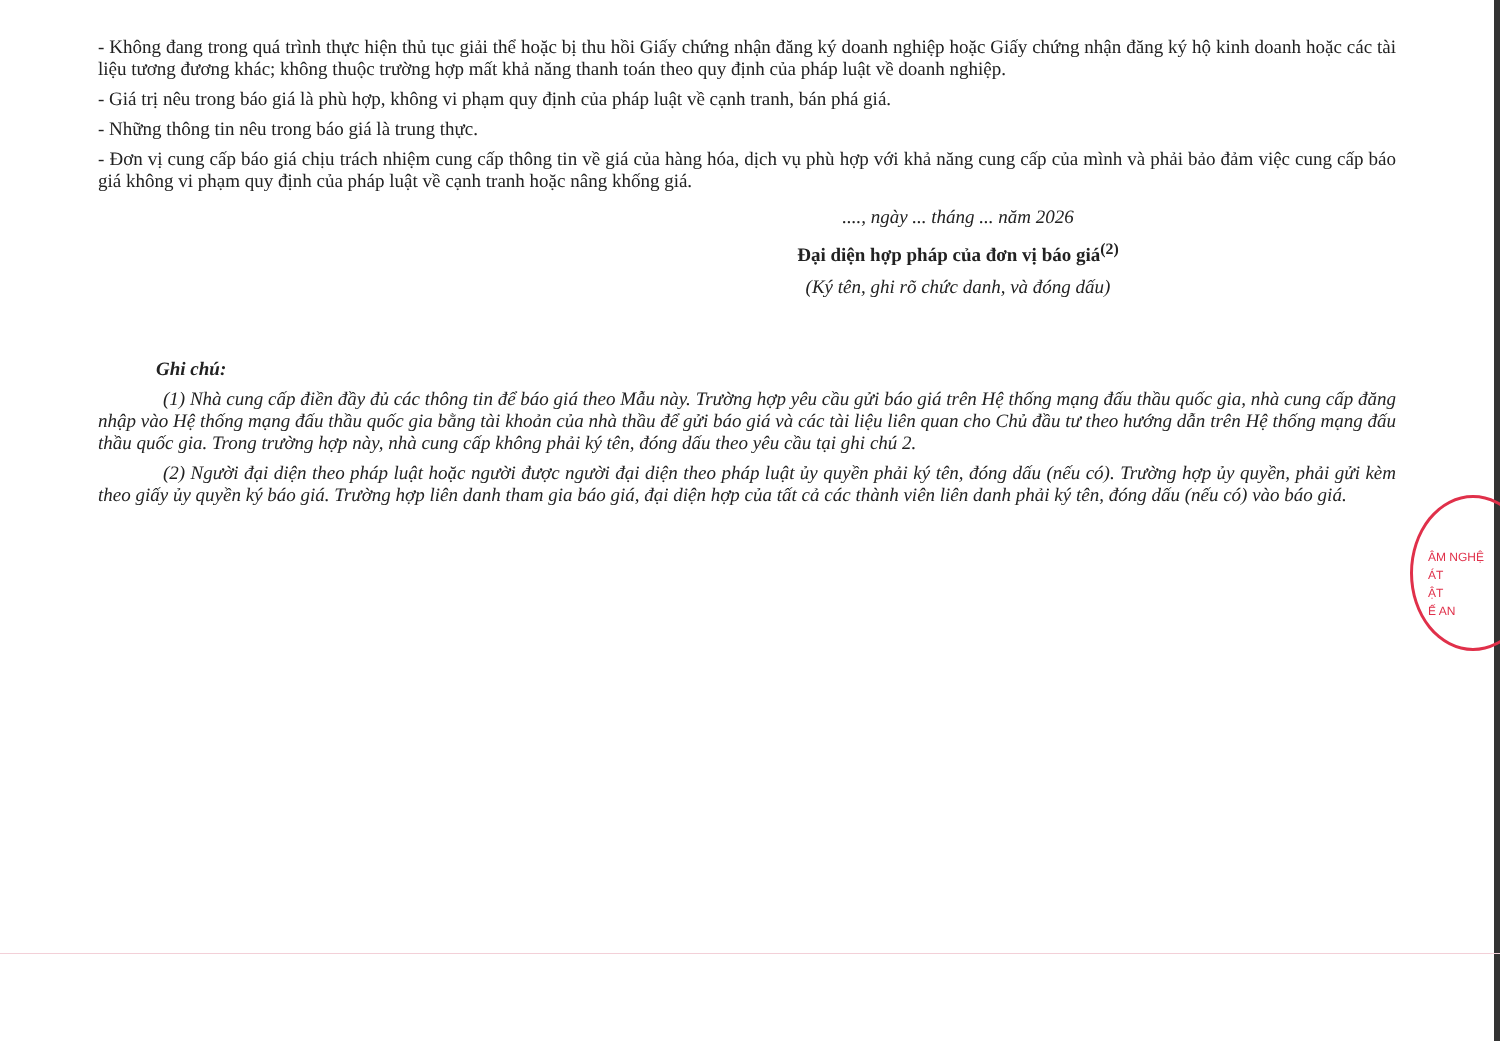ÂM NGHỆ
ÁT
ẬT
Ế AN
- Không đang trong quá trình thực hiện thủ tục giải thể hoặc bị thu hồi Giấy chứng nhận đăng ký doanh nghiệp hoặc Giấy chứng nhận đăng ký hộ kinh doanh hoặc các tài liệu tương đương khác; không thuộc trường hợp mất khả năng thanh toán theo quy định của pháp luật về doanh nghiệp.
- Giá trị nêu trong báo giá là phù hợp, không vi phạm quy định của pháp luật về cạnh tranh, bán phá giá.
- Những thông tin nêu trong báo giá là trung thực.
- Đơn vị cung cấp báo giá chịu trách nhiệm cung cấp thông tin về giá của hàng hóa, dịch vụ phù hợp với khả năng cung cấp của mình và phải bảo đảm việc cung cấp báo giá không vi phạm quy định của pháp luật về cạnh tranh hoặc nâng khống giá.
...., ngày ... tháng ... năm 2026
Đại diện hợp pháp của đơn vị báo giá<sup>(2)</sup>
(Ký tên, ghi rõ chức danh, và đóng dấu)
Ghi chú:
(1) Nhà cung cấp điền đầy đủ các thông tin để báo giá theo Mẫu này. Trường hợp yêu cầu gửi báo giá trên Hệ thống mạng đấu thầu quốc gia, nhà cung cấp đăng nhập vào Hệ thống mạng đấu thầu quốc gia bằng tài khoản của nhà thầu để gửi báo giá và các tài liệu liên quan cho Chủ đầu tư theo hướng dẫn trên Hệ thống mạng đấu thầu quốc gia. Trong trường hợp này, nhà cung cấp không phải ký tên, đóng dấu theo yêu cầu tại ghi chú 2.
(2) Người đại diện theo pháp luật hoặc người được người đại diện theo pháp luật ủy quyền phải ký tên, đóng dấu (nếu có). Trường hợp ủy quyền, phải gửi kèm theo giấy ủy quyền ký báo giá. Trường hợp liên danh tham gia báo giá, đại diện hợp của tất cả các thành viên liên danh phải ký tên, đóng dấu (nếu có) vào báo giá.